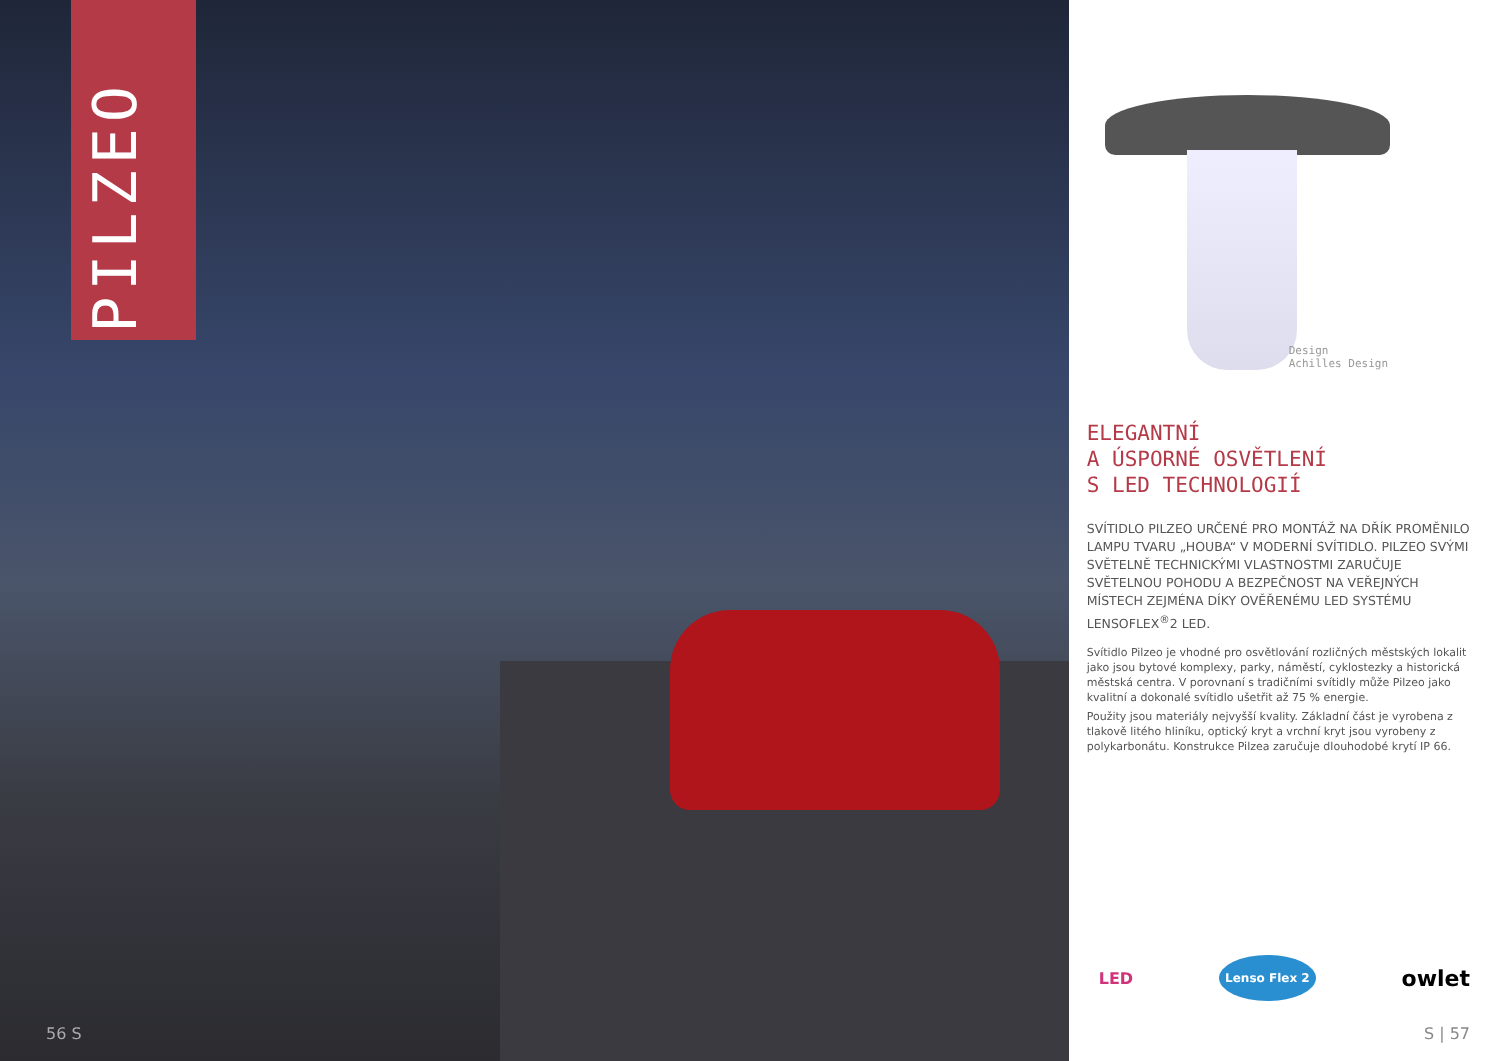PILZEO
56 S
Design
Achilles Design
ELEGANTNÍ
A ÚSPORNÉ OSVĚTLENÍ
S LED TECHNOLOGIÍ
SVÍTIDLO PILZEO URČENÉ PRO MONTÁŽ NA DŘÍK PROMĚNILO LAMPU TVARU „HOUBA“ V MODERNÍ SVÍTIDLO. PILZEO SVÝMI SVĚTELNĚ TECHNICKÝMI VLASTNOSTMI ZARUČUJE SVĚTELNOU POHODU A BEZPEČNOST NA VEŘEJNÝCH MÍSTECH ZEJMÉNA DÍKY OVĚŘENÉMU LED SYSTÉMU LENSOFLEX<sup>®</sup>2 LED.
Svítidlo Pilzeo je vhodné pro osvětlování rozličných městských lokalit jako jsou bytové komplexy, parky, náměstí, cyklostezky a historická městská centra. V porovnaní s tradičními svítidly může Pilzeo jako kvalitní a dokonalé svítidlo ušetřit až 75 % energie.
Použity jsou materiály nejvyšší kvality. Základní část je vyrobena z tlakově litého hliníku, optický kryt a vrchní kryt jsou vyrobeny z polykarbonátu. Konstrukce Pilzea zaručuje dlouhodobé krytí IP 66.
LED Lenso Flex 2 owlet
S | 57